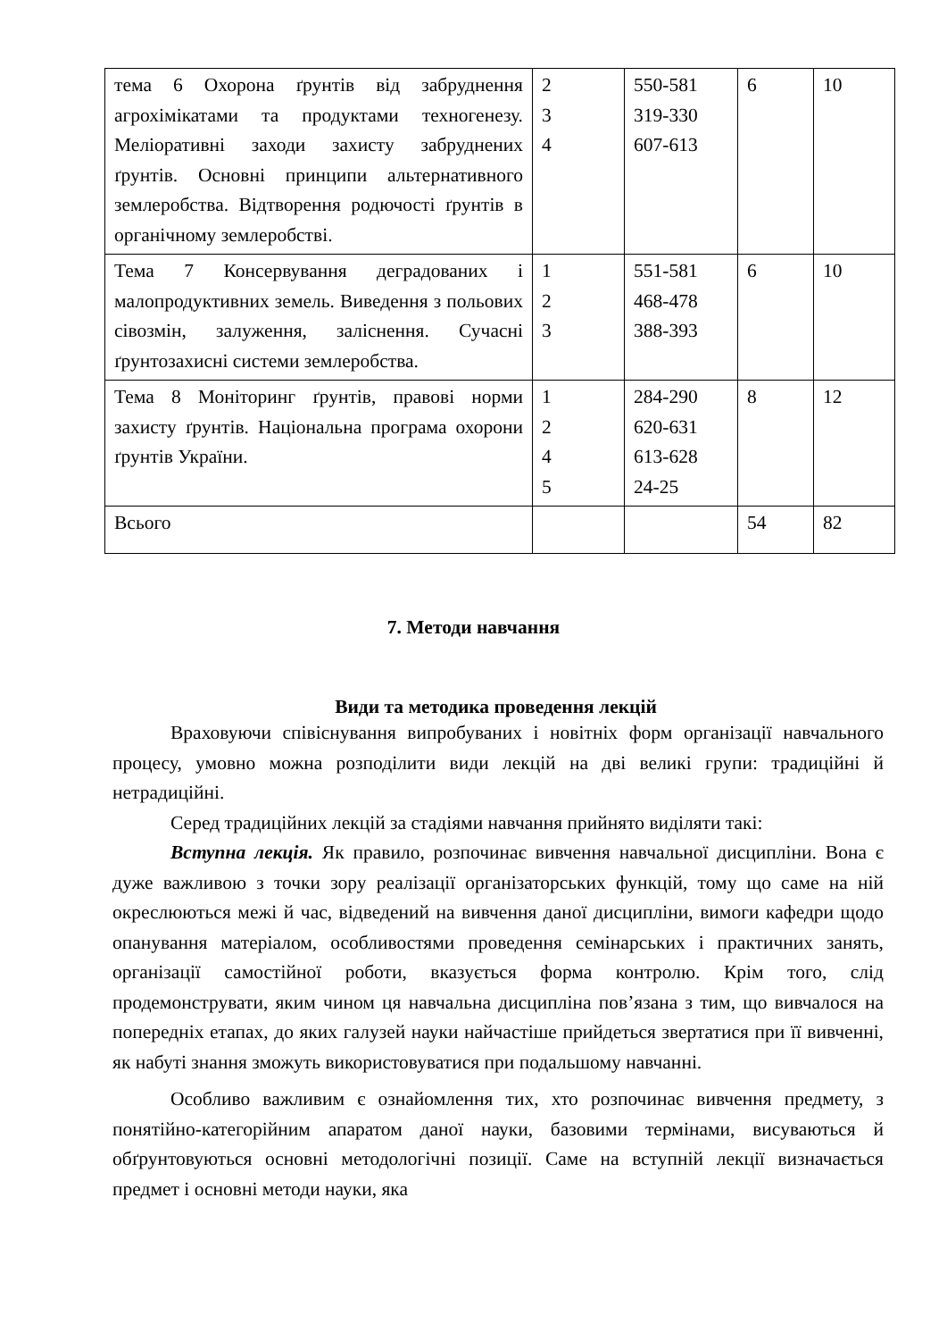| тема 6 Охорона ґрунтів від забруднення агрохімікатами та продуктами техногенезу. Меліоративні заходи захисту забруднених ґрунтів. Основні принципи альтернативного землеробства. Відтворення родючості ґрунтів в органічному землеробстві. | 2 3 4 | 550-581 319-330 607-613 | 6 | 10 |
| Тема 7 Консервування деградованих і малопродуктивних земель. Виведення з польових сівозмін, залуження, заліснення. Сучасні ґрунтозахисні системи землеробства. | 1 2 3 | 551-581 468-478 388-393 | 6 | 10 |
| Тема 8 Моніторинг ґрунтів, правові норми захисту ґрунтів. Національна програма охорони ґрунтів України. | 1 2 4 5 | 284-290 620-631 613-628 24-25 | 8 | 12 |
| Всього | | | 54 | 82 |
7. Методи навчання
Види та методика проведення лекцій
Враховуючи співіснування випробуваних і новітніх форм організації навчального процесу, умовно можна розподілити види лекцій на дві великі групи: традиційні й нетрадиційні.
Серед традиційних лекцій за стадіями навчання прийнято виділяти такі:
Вступна лекція. Як правило, розпочинає вивчення навчальної дисципліни. Вона є дуже важливою з точки зору реалізації організаторських функцій, тому що саме на ній окреслюються межі й час, відведений на вивчення даної дисципліни, вимоги кафедри щодо опанування матеріалом, особливостями проведення семінарських і практичних занять, організації самостійної роботи, вказується форма контролю. Крім того, слід продемонструвати, яким чином ця навчальна дисципліна пов’язана з тим, що вивчалося на попередніх етапах, до яких галузей науки найчастіше прийдеться звертатися при її вивченні, як набуті знання зможуть використовуватися при подальшому навчанні.
Особливо важливим є ознайомлення тих, хто розпочинає вивчення предмету, з понятійно-категорійним апаратом даної науки, базовими термінами, висуваються й обґрунтовуються основні методологічні позиції. Саме на вступній лекції визначається предмет і основні методи науки, яка